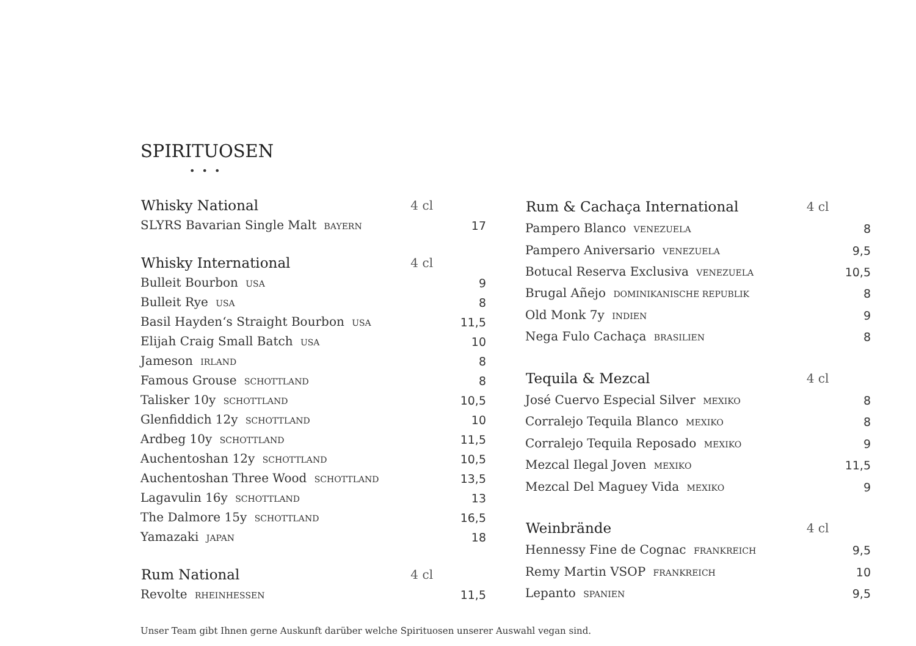SPIRITUOSEN
• • •
| Whisky National | 4 cl | |
| SLYRS Bavarian Single Malt BAYERN | | 17 |
| Whisky International | 4 cl | |
| Bulleit Bourbon USA | | 9 |
| Bulleit Rye USA | | 8 |
| Basil Hayden‘s Straight Bourbon USA | | 11,5 |
| Elijah Craig Small Batch USA | | 10 |
| Jameson IRLAND | | 8 |
| Famous Grouse SCHOTTLAND | | 8 |
| Talisker 10y SCHOTTLAND | | 10,5 |
| Glenfiddich 12y SCHOTTLAND | | 10 |
| Ardbeg 10y SCHOTTLAND | | 11,5 |
| Auchentoshan 12y SCHOTTLAND | | 10,5 |
| Auchentoshan Three Wood SCHOTTLAND | | 13,5 |
| Lagavulin 16y SCHOTTLAND | | 13 |
| The Dalmore 15y SCHOTTLAND | | 16,5 |
| Yamazaki JAPAN | | 18 |
| Rum National | 4 cl | |
| Revolte RHEINHESSEN | | 11,5 |
| Rum & Cachaça International | 4 cl | |
| Pampero Blanco VENEZUELA | | 8 |
| Pampero Aniversario VENEZUELA | | 9,5 |
| Botucal Reserva Exclusiva VENEZUELA | | 10,5 |
| Brugal Añejo DOMINIKANISCHE REPUBLIK | | 8 |
| Old Monk 7y INDIEN | | 9 |
| Nega Fulo Cachaça BRASILIEN | | 8 |
| Tequila & Mezcal | 4 cl | |
| José Cuervo Especial Silver MEXIKO | | 8 |
| Corralejo Tequila Blanco MEXIKO | | 8 |
| Corralejo Tequila Reposado MEXIKO | | 9 |
| Mezcal Ilegal Joven MEXIKO | | 11,5 |
| Mezcal Del Maguey Vida MEXIKO | | 9 |
| Weinbrände | 4 cl | |
| Hennessy Fine de Cognac FRANKREICH | | 9,5 |
| Remy Martin VSOP FRANKREICH | | 10 |
| Lepanto SPANIEN | | 9,5 |
Unser Team gibt Ihnen gerne Auskunft darüber welche Spirituosen unserer Auswahl vegan sind.